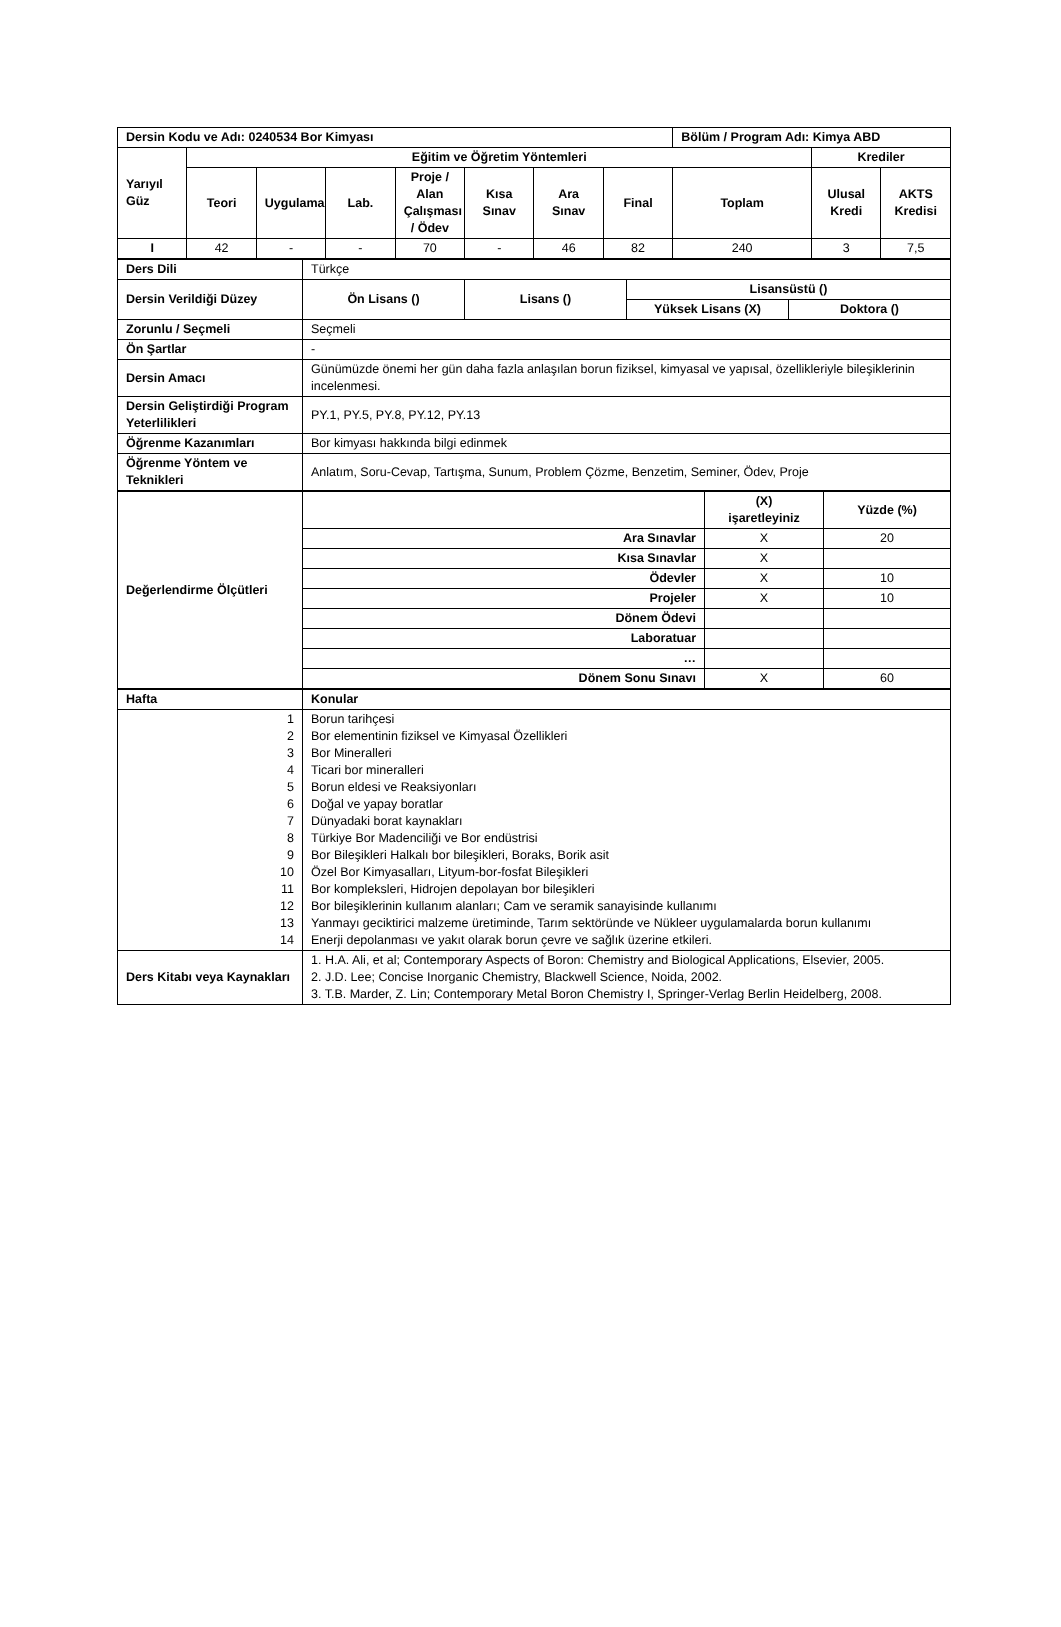| Dersin Kodu ve Adı: 0240534 Bor Kimyası | | | | | | | | Bölüm / Program Adı: Kimya ABD | | |
| --- | --- | --- | --- | --- | --- | --- | --- | --- | --- | --- |
| Yarıyıl Güz | Eğitim ve Öğretim Yöntemleri | | | | | | | | Krediler | |
| | Teori | Uygulama | Lab. | Proje / Alan Çalışması / Ödev | Kısa Sınav | Ara Sınav | Final | Toplam | Ulusal Kredi | AKTS Kredisi |
| I | 42 | - | - | 70 | - | 46 | 82 | 240 | 3 | 7,5 |
| Ders Dili | Türkçe | | | |
| Dersin Verildiği Düzey | Ön Lisans () | Lisans () | Lisansüstü () | |
| | | | Yüksek Lisans (X) | Doktora () |
| Zorunlu / Seçmeli | Seçmeli | | | |
| Ön Şartlar | - | | | |
| Dersin Amacı | Günümüzde önemi her gün daha fazla anlaşılan borun fiziksel, kimyasal ve yapısal, özellikleriyle bileşiklerinin incelenmesi. | | | |
| Dersin Geliştirdiği Program Yeterlilikleri | PY.1, PY.5, PY.8, PY.12, PY.13 | | | |
| Öğrenme Kazanımları | Bor kimyası hakkında bilgi edinmek | | | |
| Öğrenme Yöntem ve Teknikleri | Anlatım, Soru-Cevap, Tartışma, Sunum, Problem Çözme, Benzetim, Seminer, Ödev, Proje | | | |
| Değerlendirme Ölçütleri | | (X) işaretleyiniz | Yüzde (%) |
| | Ara Sınavlar | X | 20 |
| | Kısa Sınavlar | X | |
| | Ödevler | X | 10 |
| | Projeler | X | 10 |
| | Dönem Ödevi | | |
| | Laboratuar | | |
| | … | | |
| | Dönem Sonu Sınavı | X | 60 |
| Hafta | Konular |
| 1 2 3 4 5 6 7 8 9 10 11 12 13 14 | Borun tarihçesi Bor elementinin fiziksel ve Kimyasal Özellikleri Bor Mineralleri Ticari bor mineralleri Borun eldesi ve Reaksiyonları Doğal ve yapay boratlar Dünyadaki borat kaynakları Türkiye Bor Madenciliği ve Bor endüstrisi Bor Bileşikleri Halkalı bor bileşikleri, Boraks, Borik asit Özel Bor Kimyasalları, Lityum-bor-fosfat Bileşikleri Bor kompleksleri, Hidrojen depolayan bor bileşikleri Bor bileşiklerinin kullanım alanları; Cam ve seramik sanayisinde kullanımı Yanmayı geciktirici malzeme üretiminde, Tarım sektöründe ve Nükleer uygulamalarda borun kullanımı Enerji depolanması ve yakıt olarak borun çevre ve sağlık üzerine etkileri. |
| Ders Kitabı veya Kaynakları | 1. H.A. Ali, et al; Contemporary Aspects of Boron: Chemistry and Biological Applications, Elsevier, 2005. 2. J.D. Lee; Concise Inorganic Chemistry, Blackwell Science, Noida, 2002. 3. T.B. Marder, Z. Lin; Contemporary Metal Boron Chemistry I, Springer-Verlag Berlin Heidelberg, 2008. |